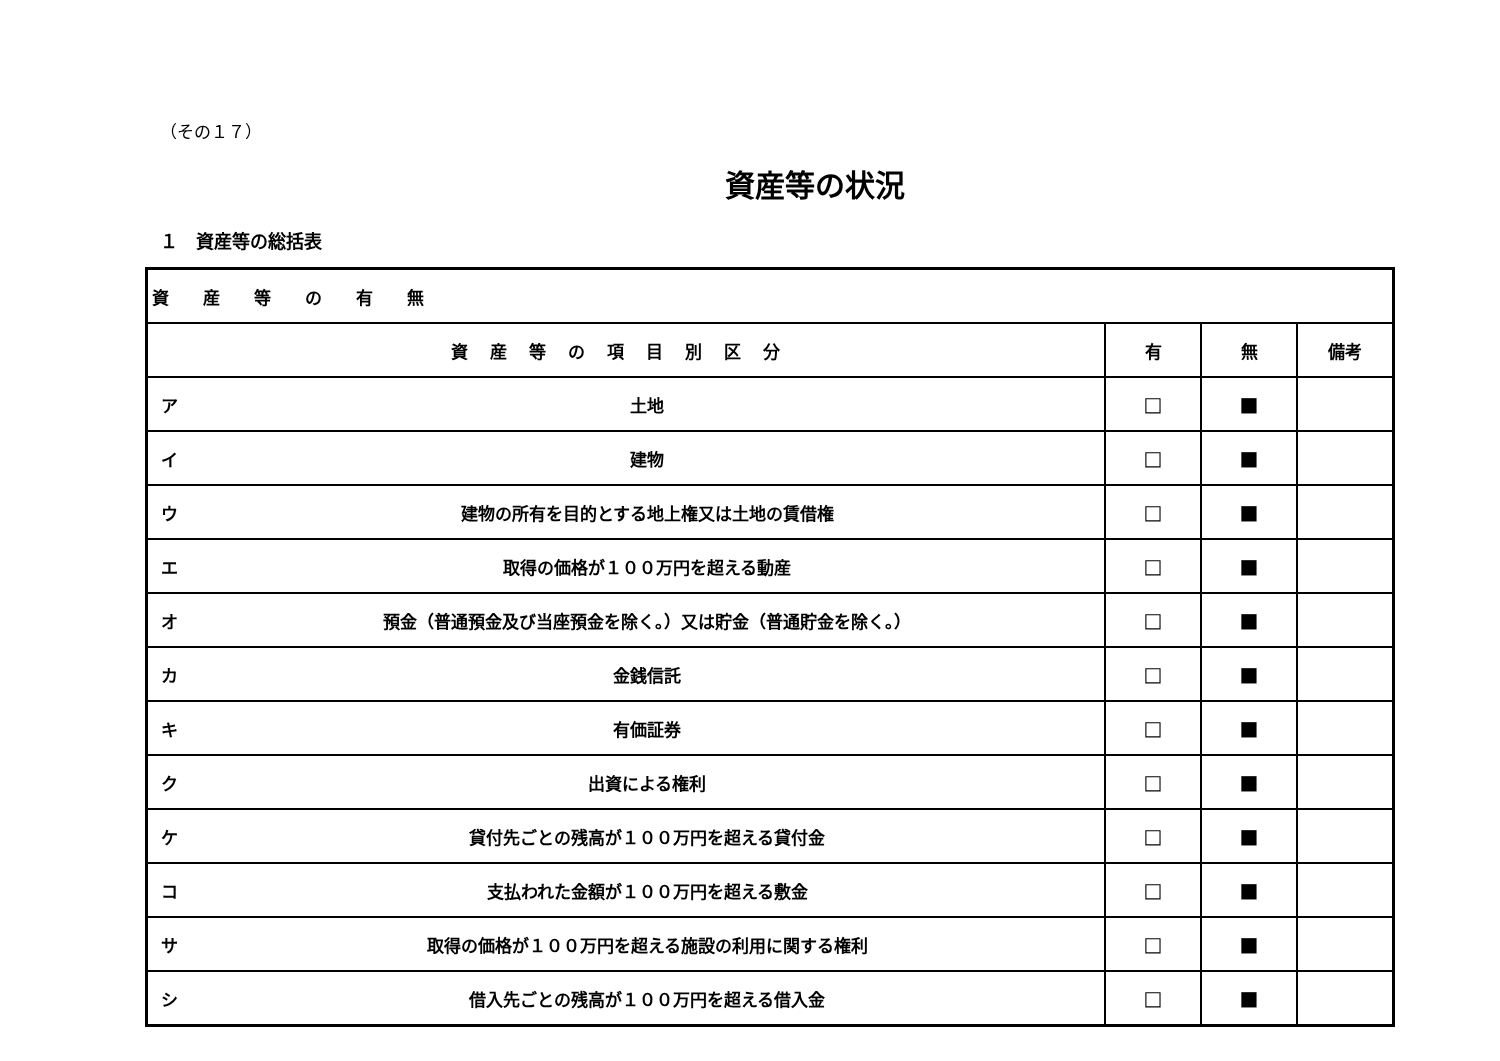（その１７）
資産等の状況
１　資産等の総括表
| 資産等の有無 | | | | |
| --- | --- | --- | --- | --- |
| 資産等の項目別区分 | | 有 | 無 | 備考 |
| ア | 土地 | □ | ■ | |
| イ | 建物 | □ | ■ | |
| ウ | 建物の所有を目的とする地上権又は土地の賃借権 | □ | ■ | |
| エ | 取得の価格が１００万円を超える動産 | □ | ■ | |
| オ | 預金（普通預金及び当座預金を除く。）又は貯金（普通貯金を除く。） | □ | ■ | |
| カ | 金銭信託 | □ | ■ | |
| キ | 有価証券 | □ | ■ | |
| ク | 出資による権利 | □ | ■ | |
| ケ | 貸付先ごとの残高が１００万円を超える貸付金 | □ | ■ | |
| コ | 支払われた金額が１００万円を超える敷金 | □ | ■ | |
| サ | 取得の価格が１００万円を超える施設の利用に関する権利 | □ | ■ | |
| シ | 借入先ごとの残高が１００万円を超える借入金 | □ | ■ | |